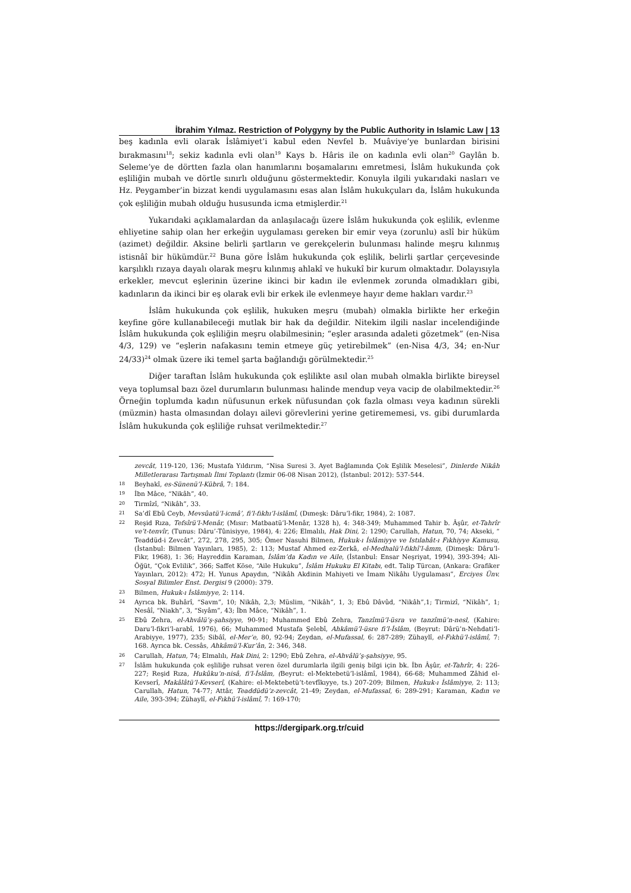İbrahim Yılmaz. Restriction of Polygyny by the Public Authority in Islamic Law | 13
beş kadınla evli olarak İslâmiyet’i kabul eden Nevfel b. Muâviye’ye bunlardan birisini bırakmasını<sup>18</sup>; sekiz kadınla evli olan<sup>19</sup> Kays b. Hâris ile on kadınla evli olan<sup>20</sup> Gaylân b. Seleme’ye de dörtten fazla olan hanımlarını boşamalarını emretmesi, İslâm hukukunda çok eşliliğin mubah ve dörtle sınırlı olduğunu göstermektedir. Konuyla ilgili yukarıdaki nasları ve Hz. Peygamber’in bizzat kendi uygulamasını esas alan İslâm hukukçuları da, İslâm hukukunda çok eşliliğin mubah olduğu hususunda icma etmişlerdir.<sup>21</sup>
Yukarıdaki açıklamalardan da anlaşılacağı üzere İslâm hukukunda çok eşlilik, evlenme ehliyetine sahip olan her erkeğin uygulaması gereken bir emir veya (zorunlu) aslî bir hüküm (azimet) değildir. Aksine belirli şartların ve gerekçelerin bulunması halinde meşru kılınmış istisnâî bir hükümdür.<sup>22</sup> Buna göre İslâm hukukunda çok eşlilik, belirli şartlar çerçevesinde karşılıklı rızaya dayalı olarak meşru kılınmış ahlakî ve hukukî bir kurum olmaktadır. Dolayısıyla erkekler, mevcut eşlerinin üzerine ikinci bir kadın ile evlenmek zorunda olmadıkları gibi, kadınların da ikinci bir eş olarak evli bir erkek ile evlenmeye hayır deme hakları vardır.<sup>23</sup>
İslâm hukukunda çok eşlilik, hukuken meşru (mubah) olmakla birlikte her erkeğin keyfine göre kullanabileceği mutlak bir hak da değildir. Nitekim ilgili naslar incelendiğinde İslâm hukukunda çok eşliliğin meşru olabilmesinin; “eşler arasında adaleti gözetmek” (en-Nisa 4/3, 129) ve “eşlerin nafakasını temin etmeye güç yetirebilmek” (en-Nisa 4/3, 34; en-Nur 24/33)<sup>24</sup> olmak üzere iki temel şarta bağlandığı görülmektedir.<sup>25</sup>
Diğer taraftan İslâm hukukunda çok eşlilikte asıl olan mubah olmakla birlikte bireysel veya toplumsal bazı özel durumların bulunması halinde mendup veya vacip de olabilmektedir.<sup>26</sup> Örneğin toplumda kadın nüfusunun erkek nüfusundan çok fazla olması veya kadının sürekli (müzmin) hasta olmasından dolayı ailevi görevlerini yerine getirememesi, vs. gibi durumlarda İslâm hukukunda çok eşliliğe ruhsat verilmektedir.<sup>27</sup>
zevcât, 119-120, 136; Mustafa Yıldırım, “Nisa Suresi 3. Ayet Bağlamında Çok Eşlilik Meselesi”, Dinlerde Nikâh Milletlerarası Tartışmalı İlmi Toplantı (İzmir 06-08 Nisan 2012), (İstanbul: 2012): 537-544.
18 Beyhakî, es-Sünenü’l-Kübrâ, 7: 184.
19 İbn Mâce, “Nikâh”, 40.
20 Tirmîzî, “Nikâh”, 33.
21 Sa’dî Ebû Ceyb, Mevsûatü’l-icmâ’, fi’l-fıkhı’l-islâmî, (Dımeşk: Dâru’l-fikr, 1984), 2: 1087.
22 Reşid Rıza, Tefsîrü’l-Menâr, (Mısır: Matbaatü’l-Menâr, 1328 h), 4: 348-349; Muhammed Tahir b. Âşûr, et-Tahrîr ve’t-tenvîr, (Tunus: Dâru’-Tûnisiyye, 1984), 4: 226; Elmalılı, Hak Dini, 2: 1290; Carullah, Hatun, 70, 74; Akseki, “ Teaddüd-i Zevcât”, 272, 278, 295, 305; Ömer Nasuhi Bilmen, Hukuk-ı İslâmiyye ve Istılahât-ı Fıkhiyye Kamusu, (İstanbul: Bilmen Yayınları, 1985), 2: 113; Mustaf Ahmed ez-Zerkā, el-Medhalü’l-fıkhî’l-âmm, (Dimeşk: Dâru’l-Fikr, 1968), 1: 36; Hayreddin Karaman, İslâm’da Kadın ve Aile, (İstanbul: Ensar Neşriyat, 1994), 393-394; Ali-Öğüt, “Çok Evlilik”, 366; Saffet Köse, “Aile Hukuku”, İslâm Hukuku El Kitabı, edt. Talip Türcan, (Ankara: Grafiker Yayınları, 2012): 472; H. Yunus Apaydın, “Nikâh Akdinin Mahiyeti ve İmam Nikâhı Uygulaması”, Erciyes Ünv. Sosyal Bilimler Enst. Dergisi 9 (2000): 379.
23 Bilmen, Hukuk-ı İslâmiyye, 2: 114.
24 Ayrıca bk. Buhârî, “Savm”, 10; Nikâh, 2,3; Müslim, “Nikâh”, 1, 3; Ebû Dâvûd, “Nikâh”,1; Tirmizî, “Nikâh”, 1; Nesâî, “Niakh”, 3, “Sıyâm”, 43; İbn Mâce, “Nikâh”, 1.
25 Ebû Zehra, el-Ahvâlü’ş-şahsiyye, 90-91; Muhammed Ebû Zehra, Tanzîmü’l-üsra ve tanzîmü’n-nesl, (Kahire: Daru’l-fikri’l-arabî, 1976), 66; Muhammed Mustafa Şelebî, Ahkâmü’l-üsre fi’l-İslâm, (Beyrut: Dârü’n-Nehdati’l-Arabiyye, 1977), 235; Sibâî, el-Mer’e, 80, 92-94; Zeydan, el-Mufassal, 6: 287-289; Zühaylî, el-Fıkhü’l-islâmî, 7: 168. Ayrıca bk. Cessâs, Ahkâmü’l-Kur’ân, 2: 346, 348.
26 Carullah, Hatun, 74; Elmalılı, Hak Dini, 2: 1290; Ebû Zehra, el-Ahvâlü’ş-şahsiyye, 95.
27 İslâm hukukunda çok eşliliğe ruhsat veren özel durumlarla ilgili geniş bilgi için bk. İbn Âşûr, et-Tahrîr, 4: 226-227; Reşid Rıza, Hukûku’n-nisâ, fi’l-İslâm, (Beyrut: el-Mektebetü’l-islâmî, 1984), 66-68; Muhammed Zâhid el-Kevserî, Makâlâtü’l-Kevserî, (Kahire: el-Mektebetü’t-tevfîkıyye, ts.) 207-209; Bilmen, Hukuk-ı İslâmiyye, 2: 113; Carullah, Hatun, 74-77; Attâr, Teaddüdü’z-zevcât, 21-49; Zeydan, el-Mufassal, 6: 289-291; Karaman, Kadın ve Aile, 393-394; Zühaylî, el-Fıkhü’l-islâmî, 7: 169-170;
https://dergipark.org.tr/cuid